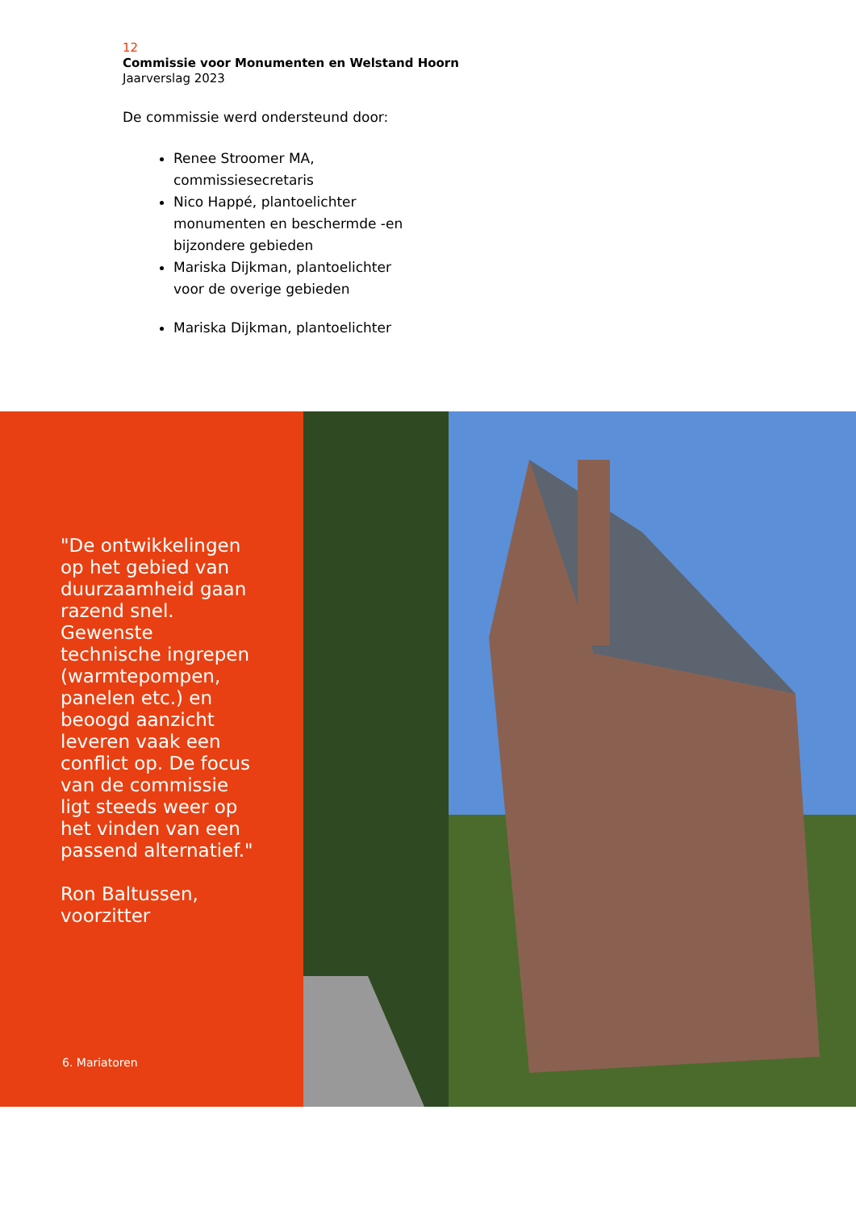12
Commissie voor Monumenten en Welstand Hoorn
Jaarverslag 2023
De commissie werd ondersteund door:
Renee Stroomer MA, commissiesecretaris
Nico Happé, plantoelichter monumenten en beschermde -en bijzondere gebieden
Mariska Dijkman, plantoelichter voor de overige gebieden
Mariska Dijkman, plantoelichter
"De ontwikkelingen op het gebied van duurzaamheid gaan razend snel. Gewenste technische ingrepen (warmtepompen, panelen etc.) en beoogd aanzicht leveren vaak een conflict op. De focus van de commissie ligt steeds weer op het vinden van een passend alternatief."
Ron Baltussen, voorzitter
6. Mariatoren